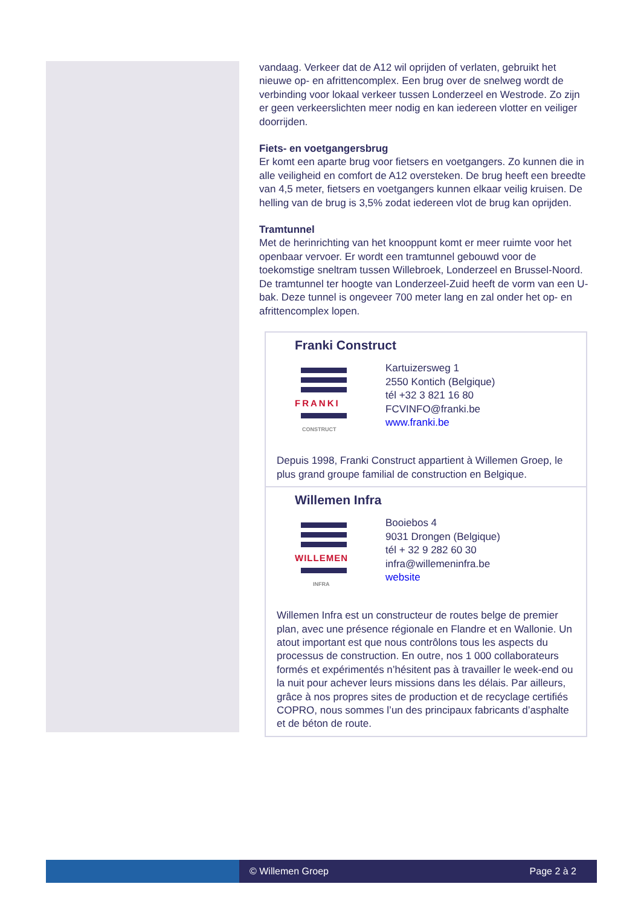vandaag. Verkeer dat de A12 wil oprijden of verlaten, gebruikt het nieuwe op- en afrittencomplex. Een brug over de snelweg wordt de verbinding voor lokaal verkeer tussen Londerzeel en Westrode. Zo zijn er geen verkeerslichten meer nodig en kan iedereen vlotter en veiliger doorrijden.
Fiets- en voetgangersbrug
Er komt een aparte brug voor fietsers en voetgangers. Zo kunnen die in alle veiligheid en comfort de A12 oversteken. De brug heeft een breedte van 4,5 meter, fietsers en voetgangers kunnen elkaar veilig kruisen. De helling van de brug is 3,5% zodat iedereen vlot de brug kan oprijden.
Tramtunnel
Met de herinrichting van het knooppunt komt er meer ruimte voor het openbaar vervoer. Er wordt een tramtunnel gebouwd voor de toekomstige sneltram tussen Willebroek, Londerzeel en Brussel-Noord. De tramtunnel ter hoogte van Londerzeel-Zuid heeft de vorm van een U-bak. Deze tunnel is ongeveer 700 meter lang en zal onder het op- en afrittencomplex lopen.
Franki Construct
FRANKI
CONSTRUCT
Kartuizersweg 1
2550 Kontich (Belgique)
tél +32 3 821 16 80
FCVINFO@franki.be
www.franki.be
Depuis 1998, Franki Construct appartient à Willemen Groep, le plus grand groupe familial de construction en Belgique.
Willemen Infra
WILLEMEN
INFRA
Booiebos 4
9031 Drongen (Belgique)
tél + 32 9 282 60 30
infra@willemeninfra.be
website
Willemen Infra est un constructeur de routes belge de premier plan, avec une présence régionale en Flandre et en Wallonie. Un atout important est que nous contrôlons tous les aspects du processus de construction. En outre, nos 1 000 collaborateurs formés et expérimentés n’hésitent pas à travailler le week-end ou la nuit pour achever leurs missions dans les délais. Par ailleurs, grâce à nos propres sites de production et de recyclage certifiés COPRO, nous sommes l’un des principaux fabricants d’asphalte et de béton de route.
© Willemen Groep Page 2 à 2